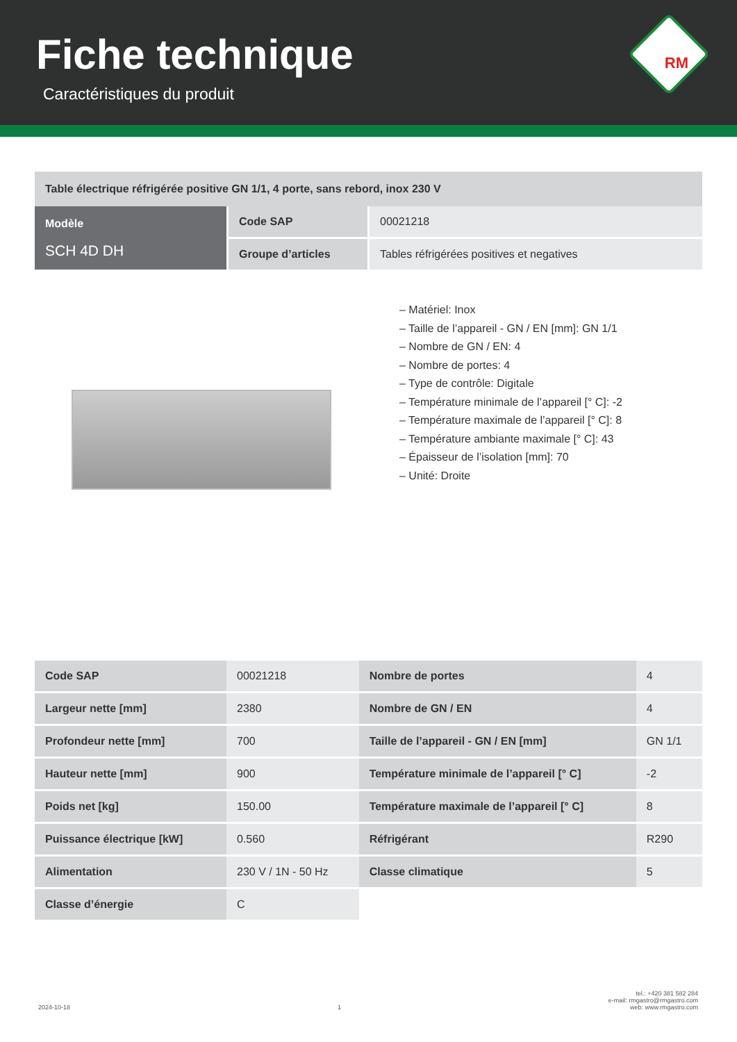Fiche technique
Caractéristiques du produit
RM
Table électrique réfrigérée positive GN 1/1, 4 porte, sans rebord, inox 230 V
| Modèle SCH 4D DH | Code SAP | 00021218 |
| | Groupe d’articles | Tables réfrigérées positives et negatives |
– Matériel: Inox
– Taille de l’appareil - GN / EN [mm]: GN 1/1
– Nombre de GN / EN: 4
– Nombre de portes: 4
– Type de contrôle: Digitale
– Température minimale de l’appareil [° C]: -2
– Température maximale de l’appareil [° C]: 8
– Température ambiante maximale [° C]: 43
– Épaisseur de l’isolation [mm]: 70
– Unité: Droite
| Code SAP | 00021218 | Nombre de portes | 4 |
| Largeur nette [mm] | 2380 | Nombre de GN / EN | 4 |
| Profondeur nette [mm] | 700 | Taille de l’appareil - GN / EN [mm] | GN 1/1 |
| Hauteur nette [mm] | 900 | Température minimale de l’appareil [° C] | -2 |
| Poids net [kg] | 150.00 | Température maximale de l’appareil [° C] | 8 |
| Puissance électrique [kW] | 0.560 | Réfrigérant | R290 |
| Alimentation | 230 V / 1N - 50 Hz | Classe climatique | 5 |
| Classe d’énergie | C | | |
2024-10-18 1 tel.: +420 381 582 284
e-mail: rmgastro@rmgastro.com
web: www.rmgastro.com